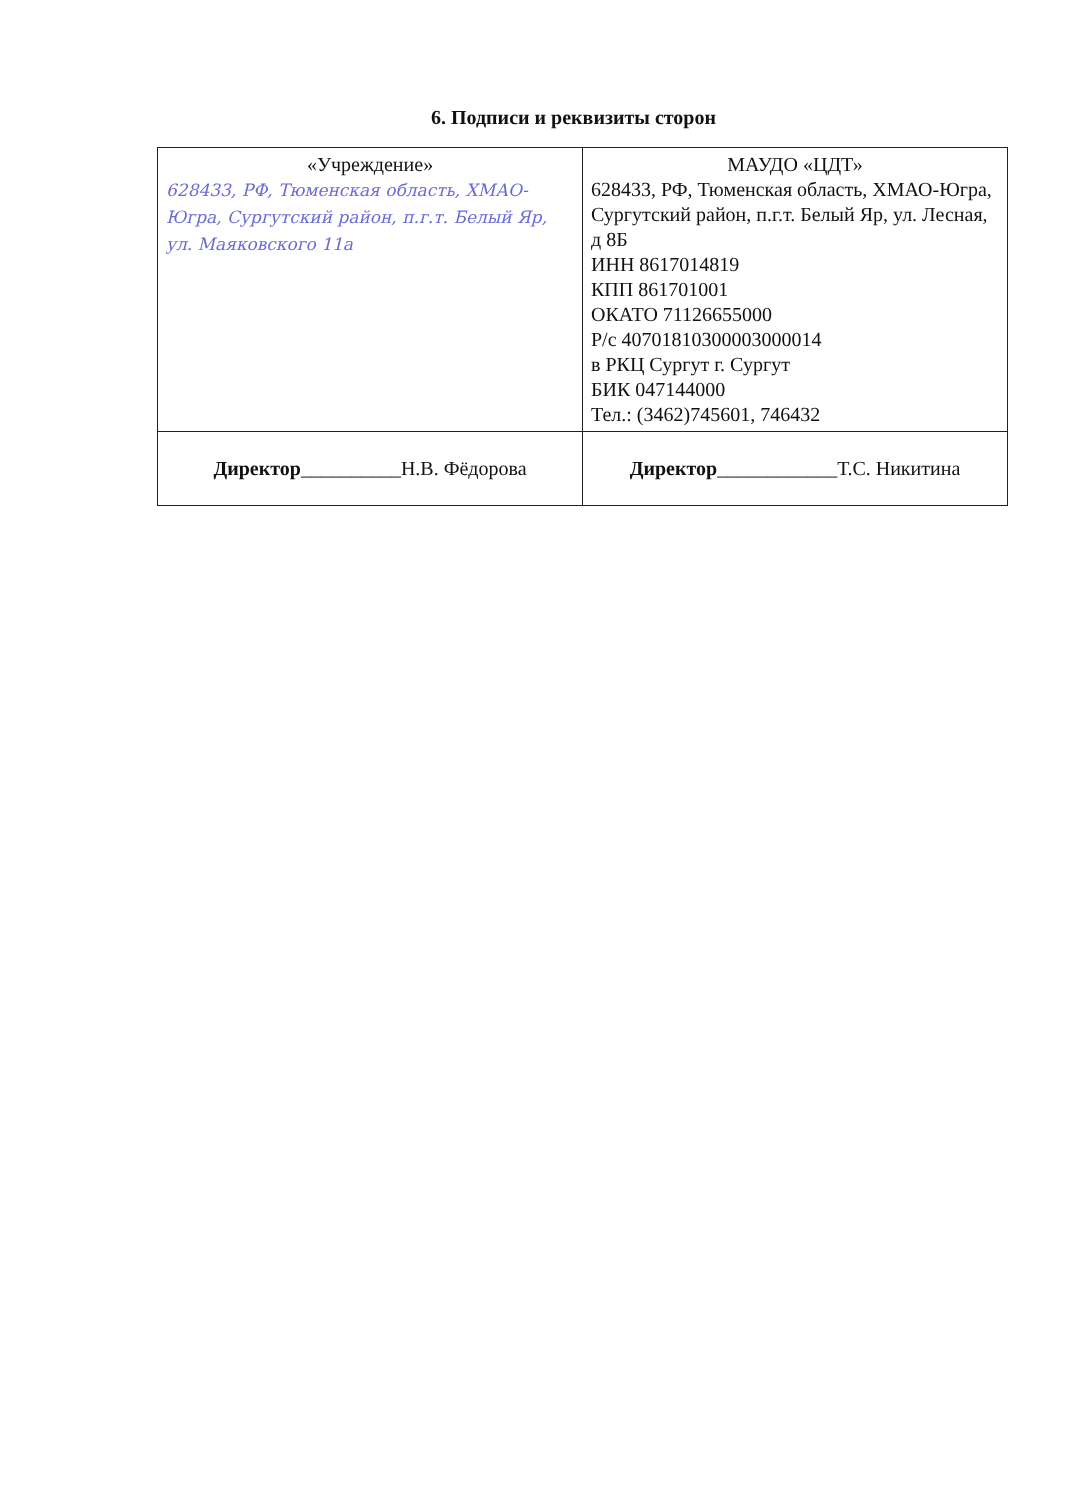6. Подписи и реквизиты сторон
| «Учреждение» 628433, РФ, Тюменская область, ХМАО-Югра, Сургутский район, п.г.т. Белый Яр, ул. Маяковского 11а | МАУДО «ЦДТ» 628433, РФ, Тюменская область, ХМАО-Югра, Сургутский район, п.г.т. Белый Яр, ул. Лесная, д 8Б ИНН 8617014819 КПП 861701001 ОКАТО 71126655000 Р/с 40701810300003000014 в РКЦ Сургут г. Сургут БИК 047144000 Тел.: (3462)745601, 746432 |
| Директор __________Н.В. Фёдорова | Директор ____________Т.С. Никитина |